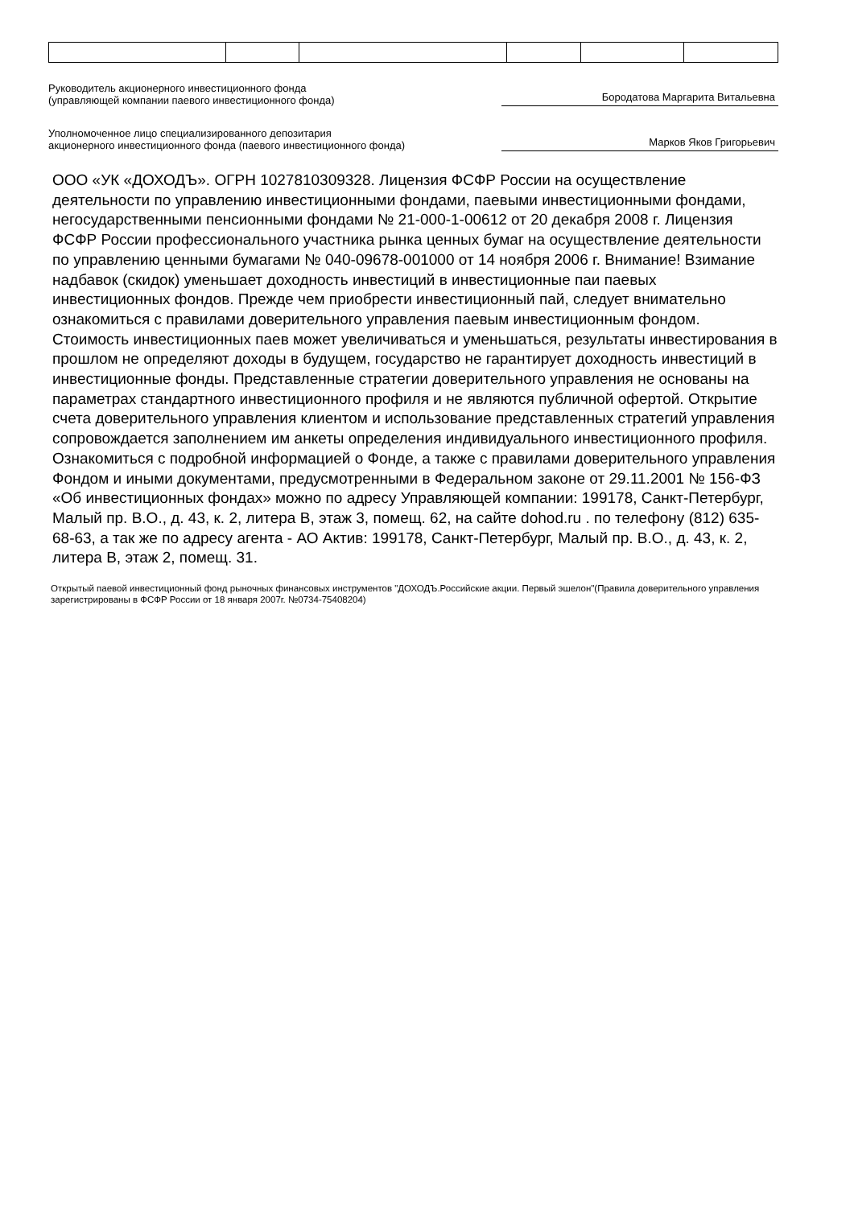Руководитель акционерного инвестиционного фонда
(управляющей компании паевого инвестиционного фонда)
Бородатова Маргарита Витальевна
Уполномоченное лицо специализированного депозитария
акционерного инвестиционного фонда (паевого инвестиционного фонда)
Марков Яков Григорьевич
ООО «УК «ДОХОДЪ». ОГРН 1027810309328. Лицензия ФСФР России на осуществление деятельности по управлению инвестиционными фондами, паевыми инвестиционными фондами, негосударственными пенсионными фондами № 21-000-1-00612 от 20 декабря 2008 г. Лицензия ФСФР России профессионального участника рынка ценных бумаг на осуществление деятельности по управлению ценными бумагами № 040-09678-001000 от 14 ноября 2006 г. Внимание! Взимание надбавок (скидок) уменьшает доходность инвестиций в инвестиционные паи паевых инвестиционных фондов. Прежде чем приобрести инвестиционный пай, следует внимательно ознакомиться с правилами доверительного управления паевым инвестиционным фондом. Стоимость инвестиционных паев может увеличиваться и уменьшаться, результаты инвестирования в прошлом не определяют доходы в будущем, государство не гарантирует доходность инвестиций в инвестиционные фонды. Представленные стратегии доверительного управления не основаны на параметрах стандартного инвестиционного профиля и не являются публичной офертой. Открытие счета доверительного управления клиентом и использование представленных стратегий управления сопровождается заполнением им анкеты определения индивидуального инвестиционного профиля. Ознакомиться с подробной информацией о Фонде, а также с правилами доверительного управления Фондом и иными документами, предусмотренными в Федеральном законе от 29.11.2001 № 156-ФЗ «Об инвестиционных фондах» можно по адресу Управляющей компании: 199178, Санкт-Петербург, Малый пр. В.О., д. 43, к. 2, литера В, этаж 3, помещ. 62, на сайте dohod.ru . по телефону (812) 635-68-63, а так же по адресу агента - АО Актив: 199178, Санкт-Петербург, Малый пр. В.О., д. 43, к. 2, литера В, этаж 2, помещ. 31.
Открытый паевой инвестиционный фонд рыночных финансовых инструментов "ДОХОДЪ.Российские акции. Первый эшелон"(Правила доверительного управления зарегистрированы в ФСФР России от 18 января 2007г. №0734-75408204)